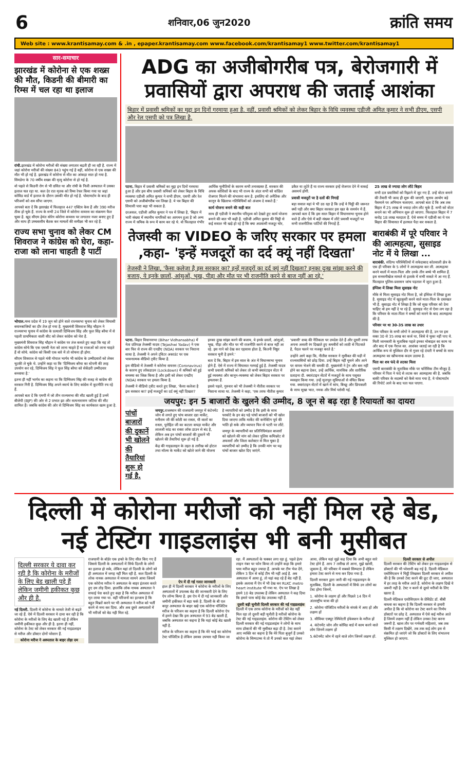6 शनिवार,06 जुन2020 क्रांति समय
Web site : www.krantisamay.com & .in , epaper.krantisamay.com www.facebook.com/krantisamay1 www.twitter.com/krantisamay1
सार-समाचार
झारखंड में कोरोना से एक शख्स की मौत, किडनी की बीमारी का रिम्स में चल रहा था इलाज
रांची. झारखंड में कोरोना मरीजों की संख्या लगातार बढ़ती ही जा रही है. राज्य में जहां कोरोना मरीजों की संख्या 843 पहुंच गई है वहीं, कोरोना से एक शख्स की मौत भी हो गई है. झारखंड में कोरोना से मौत का आंकड़ा सात हो गया है. सिमडेगा के 70 वर्षीय शख्स की मृत्यु कोरोना से हो गई है.
वो पहले से किडनी रोग से भी ग्रसित था और रांची के निजी अस्पताल में उसका इलाज चल रहा था. कल देर रात मृतक को रिम्स रेफर किया गया था जहां कोविड वार्ड में इलाज के दौरान उसकी मौत हो गई है. पोस्टमार्टम के बाद ही परिजनों को शव सौंपा जाएगा.
आपको बता दें कि झारखंड में फिलहाल 447 एक्टिव केस हैं और 390 मरीज ठीक हो चुके हैं. राज्य के सभी 24 जिले में कोरोना वायरस का संक्रमण फैल चुका है. खुद सीएम हेमंत सोरेन कोरोना वायरस पर लगातार नजर बनाए हुए हैं और साथ ही उच्चस्तरीय बैठक कर मामलों की समीक्षा भी कर रहे हैं.
राज्य सभा चुनाव को लेकर CM शिवराज ने कांग्रेस को घेरा, कहा- राजा को लाना चाहती है पार्टी
भोपाल. मध्य प्रदेश में 19 जून को होने वाले राज्यसभा चुनाव को लेकर सियासी बयानबाजियों का दौर तेज हो गया है. मुख्यमंत्री शिवराज सिंह चौहान ने राज्यसभा चुनाव में कांग्रेस के प्रत्याशी दिग्विजय सिंह और फूल सिंह बरैया में से पहली प्राथमिकता वाली सीट को लेकर कांग्रेस को घेरा है.
मुख्यमंत्री शिवराज सिंह चौहान ने कांग्रेस पर तंज कसते हुए कहा कि यह तो कांग्रेस सोचे कि एक एससी नेता को लाना चाहते हैं या राजाओं को लाना चाहते हैं वो सोचे. कांग्रेस को किसी एक बारे में तो सोचना ही होगा.
सीएम शिवराज से पहले मंत्री गोपाल भार्गव भी कांग्रेस के उम्मीदवारों को लेकर चुटकी ले चुके थे. उन्होंने कहा था कि 'दिग्विजय बरैया का स्टेपनी की तरह उपयोग कर रहे, दिग्विजय सिंह ने फूल सिंह बरैया को सेकेंडरी उम्मीदवार बनवाया है.'
इतना ही नहीं भार्गव का कहना था कि दिग्विजय सिंह की वजह से कांग्रेस की सरकार गिरी है. दिग्विजय सिंह अपने स्वार्थ के लिए कांग्रेस में कूटनीति रच रहे हैं.
आपको बता दें कि एमपी में जो तीन राज्यसभा की सीट खाली हुई हैं उनमें बीजेपी (BJP) की ओर से 2 प्रभात झा और सत्यनारायण जटिया की सीट शामिल हैं। जबकि कांग्रेस की ओर से दिग्विजय सिंह का कार्यकाल खत्म हुआ है.
ADG का अजीबोगरीब पत्र, बेरोजगारी में प्रवासियों द्वारा अपराध की जताई आशंका
बिहार में प्रवासी श्रमिकों का मुद्दा इन दिनों गरमाया हुआ है. वहीं, प्रवासी श्रमिकों को लेकर बिहार के विधि व्यवस्था एडीजी अमित कुमार ने सभी डीएम, एसपी और रेल एसपी को पत्र लिखा है.
पटना. बिहार में प्रवासी श्रमिकों का मुद्दा इन दिनों गरमाया हुआ है और इस बीच प्रवासी श्रमिकों को लेकर बिहार के विधि व्यवस्था एडीजी अमित कुमार ने सभी डीएम, एसपी और रेल एसपी को अजीबोगरीब पत्र लिखा है. ये पत्र बिहार की सियासी पारा बढ़ा भी सकता है.
दरअसल, एडीजी अमित कुमार ने पत्र में लिखा है, 'बिहार में भारी संख्या में स्थानीय नागरिकों का आगमन हुआ है जो अन्य राज्य में श्रमिक के रूप में काम कर रहे थे. वो फिलहाल गंभीर आर्थिक चुनौतियों के कारण सभी तनावग्रस्त हैं. सरकार की अथक कोशिशों के बाद भी राज्य के अंदर सभी को वांछित रोजगार मिलने की संभावना कम है. इसलिए वो अनैतिक और कानून के खिलाफ गतिविधियों को अंजाम दे सकते हैं.'
कार्य योजना बनाने की कही बात
साथ ही एडीजी ने स्थानीय परिदृश्य को देखते हुए कार्य योजना बनाने की बात भी कही है. एडीजी अमित कुमार की चिट्ठी से कई सवाल भी खड़े हो रहे हैं कि क्या अप्रवासी मजदूर चोर, डकैत या लुटेरे हैं या राज्य सरकार इन्हें रोजगार देने में वाकई असमर्थ होगी.
प्रवासी मजदूरों पर है दलों की निगाहें
बड़ा सवाल यहां ये भी उठ रहा है कि उन्हें ये चिट्ठी की जरूरत क्यों पड़ी और क्या बिहार सरकार इस खत के समर्थन में हैं. आपको बता दें कि इस साल बिहार में विधानसभा चुनाव होने वाले हैं और ऐसे में बड़ी संख्या में लौटे प्रवासी मजदूरों पर सभी राजनीतिक पार्टियों की निगाहें हैं.
25 लाख से ज्यादा लोग लौटे बिहार
सभी दल प्रवासियों को रिझाने में जुट गए हैं. उन्हें वोटर बनाने की तैयारी भी जल्द ही शुरू की जाएगी. चुनाव आयोग बड़े पैसमाने पर अभियान चलाएगा. आपको बता दें कि अब तक बिहार में 25 लाख से ज्यादा लोग लौट चुके हैं. सभी को वोटर बनाने का भी अभियान शुरू हो जाएगा. फिलहाल बिहार में 7 करोड़ 18 लाख मतदाता हैं. ऐसे समय में एडीजी का ये पत्र बिहार की सियासत में हलचल पैदा कर सकता है.
तेजस्वी का VIDEO के जरिए सरकार पर हमला ,कहा- 'इन्हें मजदूरों का दर्द क्यूं नहीं दिखता'
तेजस्वी ने लिखा, 'कैसा कलेजा है इस सरकार का? इन्हें मजदूरों का दर्द क्यूं नहीं दिखता? इनका दुःख सांझा करने की बजाय, ये इनके छालों, आंसुओं, भूख, पीड़ा और मौत पर भी राजनीति करने से बाज नहीं आ रहे.'
पटना. बिहार विधानसभा (Bihar Vidhansabha) में नेता प्रतिपक्ष तेजस्वी यादव (Tejashwi Yadav) ने एक बार फिर से राज्य की एनडीए (NDA) सरकार पर निशाना साधा है. तेजस्वी ने अपने ट्विटर अकाउंट पर एक भावनात्मक वीडियो ट्वीट किया है.
इस वीडियो में तेजस्वी ने कोरोना वायरस (Coronavirus) के कारण हुए लॉकडाउन (Lockdown) में श्रमिकों को हुई समस्या का जिक्र किया है और इसी को लेकर एनडीए (NDA) सरकार पर हमला किया है.
तेजस्वी ने वीडियो ट्वीट करते हुए लिखा, 'कैसा कलेजा है इस सरकार का? इन्हें मजदूरों का दर्द क्यूं नहीं दिखता? इनका दुःख सांझा करने की बजाय, ये इनके छालों, आंसुओं, भूख, पीड़ा और मौत पर भी राजनीति करने से बाज नहीं आ रहे. इस गाने को देख कर एहसास होता है, कितनी निष्ठुर सरकार चुनी है हमने.'
बता दें कि, बिहार में इस साल के अंत में विधानसभा चुनाव होने हैं. ऐसे में राज्य में सियासत गरमाई हुई है. तेजस्वी यादव कभी प्रवासी श्रमिकों को लेकर तो कभी क्वारंटाइन सेंटर में हुई व्यवस्था और कानून-व्यवस्था को लेकर बिहार सरकार पर हमलावर हैं.
इससे पहले, गुरुवार को भी तेजस्वी ने नीतीश सरकार पर निशाना साधा था. तेजस्वी ने कहा, 'एक तरफ नीतीश कुमार 'प्रवासी' शब्द की नैतिकता पर उपदेश देते हैं और दूसरी तरफ अपना असली रंग दिखाते हुए श्रमवीरों को लाठी से पिटवाते है, पैदल चलने पर मजबूर करते है.'
उन्होंने आगे कहा कि, नीतीश सरकार ने मुसीबत की घड़ी में राज्यवासियों को छोड़ दिया. उन्हें बिहार नहीं घुसने और आने पर वापस भेजने की धमकी दी. मुख्यमंत्री ने ट्रेन और बस नहीं होने का बहाना देकर, उन्हें आर्थिक, मानसिक और शारीरिक प्रताड़ना दी. क्वारंटाइन सेंटरों में मजदूरों के साथ पशुवत व्यवहार किया गया. उन्हें मूलभूत सुविधाओं से वंचित किया गया. क्वारंटाइन सेंटरों में खाने में सांप, बिच्छू और छिपकली के साथ सूखा भात, नमक और मिर्च परोसी गई.
बाराबंकी में पूरे परिवार ने की आत्महत्या, सुसाइड नोट में ये लिखा ...
बाराबंकी. संदिग्ध परिस्थितियों में सफेदाबाद कोतवाली क्षेत्र के एक ही परिवार के 5 लोगों ने आत्महत्या कर ली. आत्महत्या करने वालों में माता-पिता और उनके तीन बच्चे भी शामिल हैं. इस सनसनीखेज मामले से इलाके में सभी सकते में आ गए हैं. फिलहाल पुलिस-प्रशासन जांच पड़ताल में जुटा हुआ है.
इंग्लिश में लिखा मिला सुसाइड नोट
मौके से मिला सुसाइड नोट मिला है, जो इंग्लिश में लिखा हुआ है. सुसाइड नोट में खुदकुशी करने वाले माता-पिता के दस्तखत भी हैं. सुसाइड नोट में लिखा है कि जो सुख परिवार को देना चाहिए वो हम नहीं दे पा रहे हैं. सुसाइड नोट से ऐसा लग रहा है कि परिवार के माता-पिता ने बच्चों को मारने के बाद आत्महत्या की है.
परिवार पर था 30-35 लाख का उधार
जिस परिवार के सभी लोगों ने आत्महत्या की है, उन पर इस वक्त 30 से 35 लाख का कर्ज था, जिसे वे चुका नहीं पाए थे. मिली जानकारी के मुताबिक पहले इनका मोबाइल का काम था और बाद में एक गैराज का. आशंका जताई जा रही है कि आर्थिक रूप से मुश्किल दौर से गुजर रहे दंपती ने बच्चों के साथ आत्महत्या का खौफनाक कदम उठाया है.
पिता का शव फंदे से लटका मिला
एसपी बाराबंकी के मुताबिक मौके पर फॉरेंसिक टीम मौजूद है. परिवार में पिता ने फंदे से लटक कर आत्महत्या की है. जबकि बाकी परिवार के सदस्यों को कैसे मारा गया है, ये पोस्टमार्टम की रिपोर्ट आने के बाद पता चल पाएगा.
जयपुर: इन 5 बाजारों के खुलने की उम्मीद, 8 जून से बढ़ रहा है रियायतों का दायरा
पांचों बाजारों की दुकानें भी खोलने की तैयारियां शुरू हो गई है.
जयपुर. राजस्थान की राजधानी जयपुर में कंटेनमेंट जोन से लगते हुए पांच बाजार दडा मार्केट, मनीराम जी की कोठी का रास्ता, घी वालों का रास्ता, पुरोहित जी का कटला कपड़ा मार्केट और लालजी सांड का रास्ता लॉक डाउन से बंद है, लेकिन अब इन पांचों बाजारों की दुकानें भी खोलने की तैयारियां शुरू हो गई है.
केंद्र की गाइडलाइन के तहत 8 तारीख को होटल तथा मॉल्स के मार्केट को खोले जाने की योजना है व्यापारियों को उम्मीद है कि इसी के साथ परकोटे के इन बंद पड़े पांचों बाजारों को भी खोल दिया जाएगा ताकि मार्केट की कनेक्टिंग पूर्व की भांति हो सके और व्यापार फिर से पटरी पर लौटे.
जयपुर के व्यापारियों का प्रतिनिधिमंडल बाजारों को खोलने की मांग को लेकर पुलिस कमिश्नरेट से अफसरों और जिला कलेक्टर से मिल चुका है व्यापारियों को उम्मीद है कि उनकी मांग पर यह पांचों बाजार खोल दिए जाएंगे.
दिल्ली में कोरोना मरीजों को नहीं मिल रहे बेड, नई टेस्टिंग गाइडलाइंस भी बनी मुसीबत
दिल्ली सरकार ये दावा कर रही है कि कोरोना के मरीजों के लिए बेड खाली पड़े हैं लेकिन जमीनी हकीकत कुछ और ही है.
नई दिल्ली. दिल्ली में कोरोना के मामले तेजी से बढ़ते जा रहे हैं. ऐसे में दिल्ली सरकार ये दावा कर रही है कि कोरोना के मरीजों के लिए बेड खाली पड़े हैं लेकिन जमीनी हकीकत कुछ और ही है. इतना ही नहीं, कोरोना के टेस्ट को लेकर सरकार की नई गाइडलाइन से मरीज और डॉक्टर दोनों परेशान हैं.
कोरोना मरीज ने अस्पताल के बाहर तोड़ा दम
राजधानी के बॉर्डर एक हफ्ते के लिए सील किए गए हैं जिससे दिल्ली के अस्पतालों में सिर्फ दिल्ली के लोगों का इलाज हो सके, लेकिन यहां तो दिल्ली के लोगों को ही अस्पताल में जगह नहीं मिल रही है. कल दिल्ली के लोक नायक अस्पताल में मामला सामने आया जिसमें एक कोरोना मरीज ने अस्पताल के बाहर इंतजार करते हुए दम तोड़ दिया. हालांकि लोक नायक अस्पताल ने सफाई पेश करते हुए कहा है कि मरीज अस्पताल में मृत लाया गया था. वहीं परिजनों का इल्जाम है कि बहुत मिन्नतें करने पर भी अस्पताल ने मरीज को भर्ती करने से मना कर दिया. और अब दूसरे अस्पतालों में भी मरीजों को बेड नही मिल रहे.
ऐप में दी गई गलत जानकारी
हाल ही में दिल्ली सरकार ने कोरोना के मरीजों के लिए अस्पतालों में उपलब्ध बेड की जानकारी देने के लिए ऐप लॉन्च किया है. इस ऐप में दी गई जानकारी और जमीनी हकीकत में बड़ा फर्क है. दिल्ली के बी एल कपूर अस्पताल के बाहर खड़े एक कोरोना पॉजिटिव मरीज के परिजन का कहना है कि दिल्ली कोरोना ऐप में हमने देखा कि इस अस्पताल में 93 बेड खाली हैं, जबकि अस्पताल का कहना है कि यहां कोई बेड खाली नहीं है.
मरीज के परिजन का कहना है कि मेरे भाई का कोरोना टेस्ट पॉजिटिव है लेकिन उसका उपचार नही किया जा रहा. मैं अस्पतालों के चक्कर लगा रहा हूं. पहले हेल्प लाइन नंबर पर फोन किया तो उन्होंने कहा कि हमारे पास मरीज बहुत ज्यादा हैं. आपके घर टीम भेज देंगे, लेकिन 3 दिन से कोई टीम भी नहीं आई है. अब अस्पताल में आया हूं, तो यहां कह रहे हैं बेड नहीं हैं. इसके अलावा मैं ऐप में भी देख कर RLKC metro heart institute भी गया था. ऐप पर लिखा है इसमे 10 बेड उपलब्ध हैं लेकिन अस्पताल ने कह दिया कि हमारे पास कोई बेड उपलब्ध नहीं हैं.
दूसरी बड़ी चुनौती दिल्ली सरकार की नई गाइडलाइंस
दिल्ली में एक तरफ कोरोना के मरीजों को बेड नहीं मिल रहा तो दूसरी बड़ी चुनौती है मरीजों कोरोना के टेस्ट की नई गाइडलाइंस. कोरोना की टेस्टिंग को लेकर दिल्ली सरकार की नई गाइडलाइंस ने लोगों के साथ साथ डॉक्टरों की भी मुसीबत बढ़ा दी है. टेस्ट कराने आए व्यक्ति का कहना है कि मेरे पिता बुजुर्ग हैं उनको कोरोना के सिम्पटम्स थे तो मैं उनको कल यहां लेकर आया, लेकिन यहां मुझे कह दिया कि अभी बहुत सारे टेस्ट होने हैं. आप 7 तारीख तो आना, मुझे खांसी, जुकाम है, मेरे परिवार में सबको सिम्पटम हैं लेकिन हमारा टेस्ट करने से मना कर दिया गया है.
दिल्ली सरकार द्वारा जारी की गई गाइडलाइन के मुताबिक, दिल्ली के अस्पतालों में सिर्फ उन लोगों का टेस्ट होगा जिनमें,
1. कोरोना के लक्षण हों और पिछले 14 दिन में अंतराष्ट्रीय यात्रा की हो
2. कोरोना पॉजिटिव मरीजों के संपर्क में आए हों और लक्षण हों
3. सीवियर एक्यूट रेस्पिरेटरी इंफेक्शन के मरीज हों
4. कंटेनमेंट जोन और कोविड वार्ड में काम करने वाले लोग जिनमें लक्षण हों
5.कंटेनमेंट जोन में रहने वाले लोग जिनमें लक्षण हों.
दिल्ली सरकार से अपील
दिल्ली सरकार की टेस्टिंग को लेकर इन गाइडलाइंस से डॉक्टरों की भी परेशानी बढ़ गई है. दिल्ली मेडिकल एसोसिएशन ने चिट्ठी लिखकर दिल्ली सरकार से अपील की है कि उनको टेस्ट करने की छूट दी जाए, अस्पताल में हर तरह के मरीज आते हैं. कोरोना के लक्षण दिखें ये जरूरी नहीं है. टेस्ट न करने से दूसरे मरीजों के लिए खतरा है.
दिल्ली मेडिकल एसोसिएशन के प्रेसिडेंट डॉ. बीबी वाधवा का कहना है कि दिल्ली सरकार से हमारी अपील है कि वो कोरोना का टेस्ट करने का निर्णय डॉक्टरों पर छोड़ दें. अस्पताल में ऐसे कई मरीज आते हैं जिनमें लक्षण नहीं हैं लेकिन उनका टेस्ट करना जरूरी है. खास तौर पर गर्भवती महिलाएं, जब तक किसी में लक्षण दिखेंगे, तब तक कई लोग इस से संक्रमित हो जाएंगे जो कि डॉक्टरों के लिए संभालना मुश्किल हो जाएगा.